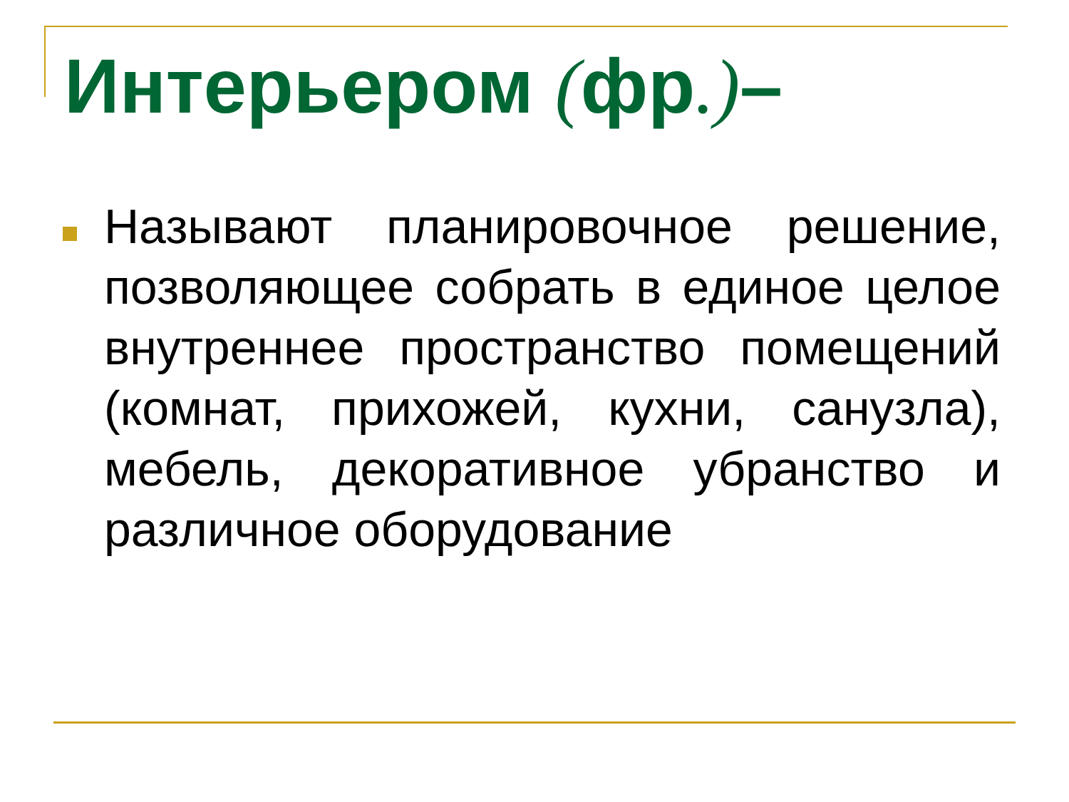Интерьером (фр.)–
Называют планировочное решение, позволяющее собрать в единое целое внутреннее пространство помещений (комнат, прихожей, кухни, санузла), мебель, декоративное убранство и различное оборудование